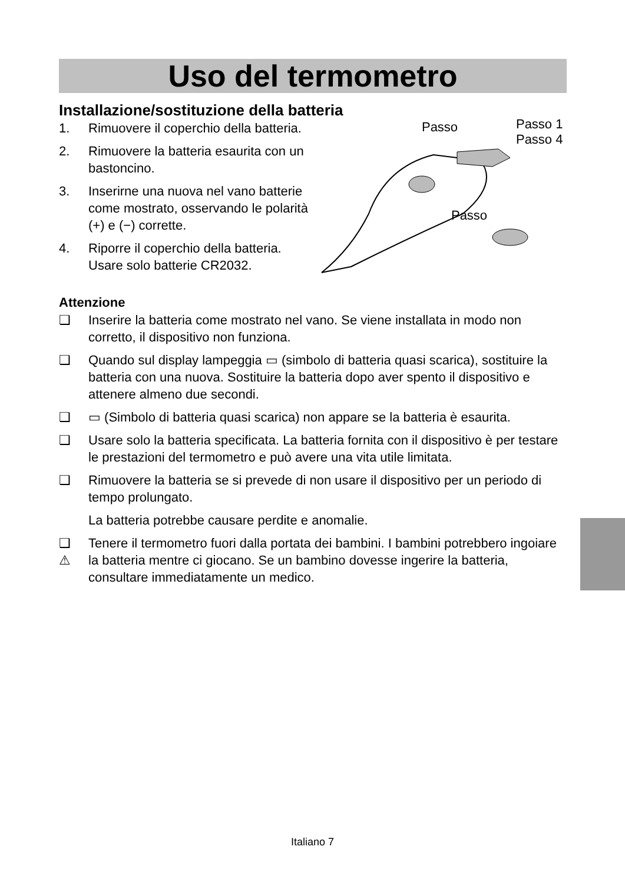Uso del termometro
Installazione/sostituzione della batteria
1. Rimuovere il coperchio della batteria.
2. Rimuovere la batteria esaurita con un bastoncino.
3. Inserirne una nuova nel vano batterie come mostrato, osservando le polarità (+) e (−) corrette.
4. Riporre il coperchio della batteria. Usare solo batterie CR2032.
Passo Passo 1
Passo 4
Passo
Attenzione
❑ Inserire la batteria come mostrato nel vano. Se viene installata in modo non corretto, il dispositivo non funziona.
❑ Quando sul display lampeggia ▭ (simbolo di batteria quasi scarica), sostituire la batteria con una nuova. Sostituire la batteria dopo aver spento il dispositivo e attenere almeno due secondi.
❑ ▭ (Simbolo di batteria quasi scarica) non appare se la batteria è esaurita.
❑ Usare solo la batteria specificata. La batteria fornita con il dispositivo è per testare le prestazioni del termometro e può avere una vita utile limitata.
❑ Rimuovere la batteria se si prevede di non usare il dispositivo per un periodo di tempo prolungato.
La batteria potrebbe causare perdite e anomalie.
❑
⚠ Tenere il termometro fuori dalla portata dei bambini. I bambini potrebbero ingoiare la batteria mentre ci giocano. Se un bambino dovesse ingerire la batteria, consultare immediatamente un medico.
Italiano 7